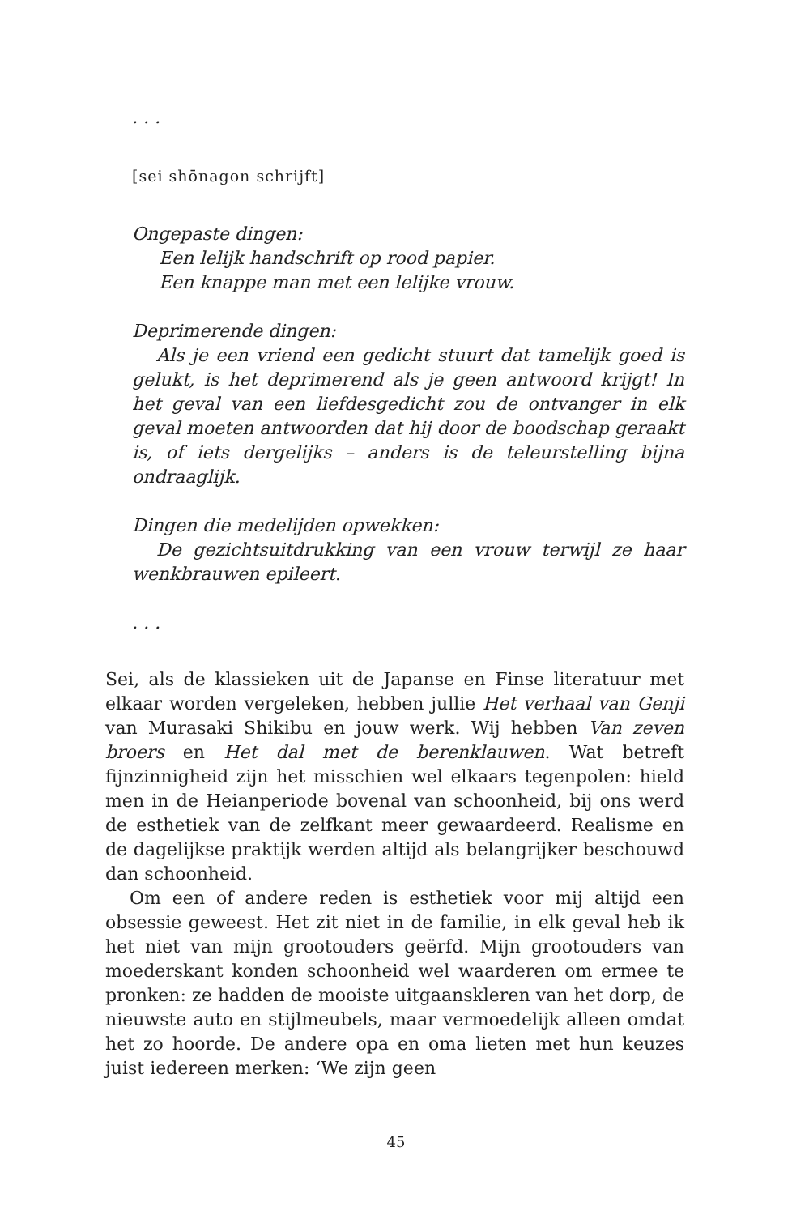. . .
[sei shōnagon schrijft]
Ongepaste dingen:
Een lelijk handschrift op rood papier.
Een knappe man met een lelijke vrouw.
Deprimerende dingen:
Als je een vriend een gedicht stuurt dat tamelijk goed is gelukt, is het deprimerend als je geen antwoord krijgt! In het geval van een liefdesgedicht zou de ontvanger in elk geval moeten antwoorden dat hij door de boodschap geraakt is, of iets dergelijks – anders is de teleurstelling bijna ondraaglijk.
Dingen die medelijden opwekken:
De gezichtsuitdrukking van een vrouw terwijl ze haar wenk­brauwen epileert.
. . .
Sei, als de klassieken uit de Japanse en Finse literatuur met elkaar worden vergeleken, hebben jullie Het verhaal van Genji van Murasaki Shikibu en jouw werk. Wij hebben Van zeven broers en Het dal met de berenklauwen. Wat betreft fijnzinnigheid zijn het misschien wel elkaars tegenpolen: hield men in de Heianperiode bovenal van schoonheid, bij ons werd de esthetiek van de zelfkant meer gewaardeerd. Realisme en de dagelijkse praktijk werden altijd als belangrijker beschouwd dan schoonheid.
Om een of andere reden is esthetiek voor mij altijd een obsessie geweest. Het zit niet in de familie, in elk geval heb ik het niet van mijn grootouders geërfd. Mijn grootouders van moederskant konden schoonheid wel waarderen om ermee te pronken: ze hadden de mooi­ste uitgaanskleren van het dorp, de nieuwste auto en stijlmeubels, maar vermoedelijk alleen omdat het zo hoorde. De andere opa en oma lieten met hun keuzes juist iedereen merken: ‘We zijn geen
45